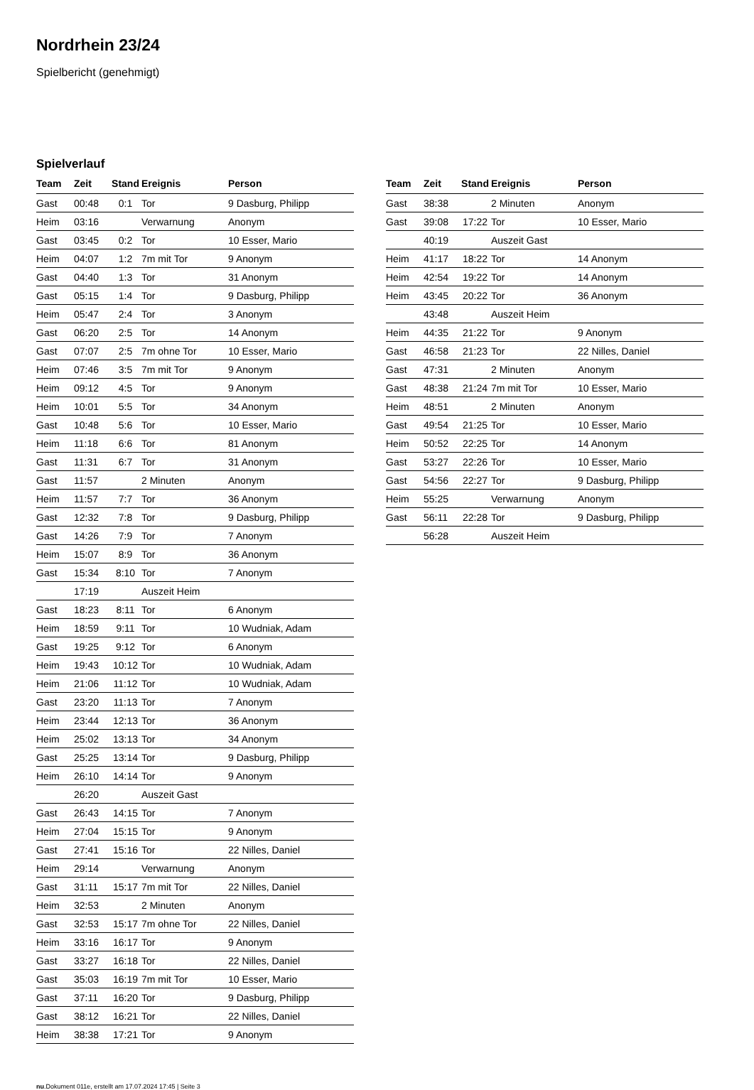Nordrhein 23/24
Spielbericht (genehmigt)
Spielverlauf
| Team | Zeit | Stand | Ereignis | Person |
| --- | --- | --- | --- | --- |
| Gast | 00:48 | 0:1 | Tor | 9 Dasburg, Philipp |
| Heim | 03:16 | | Verwarnung | Anonym |
| Gast | 03:45 | 0:2 | Tor | 10 Esser, Mario |
| Heim | 04:07 | 1:2 | 7m mit Tor | 9 Anonym |
| Gast | 04:40 | 1:3 | Tor | 31 Anonym |
| Gast | 05:15 | 1:4 | Tor | 9 Dasburg, Philipp |
| Heim | 05:47 | 2:4 | Tor | 3 Anonym |
| Gast | 06:20 | 2:5 | Tor | 14 Anonym |
| Gast | 07:07 | 2:5 | 7m ohne Tor | 10 Esser, Mario |
| Heim | 07:46 | 3:5 | 7m mit Tor | 9 Anonym |
| Heim | 09:12 | 4:5 | Tor | 9 Anonym |
| Heim | 10:01 | 5:5 | Tor | 34 Anonym |
| Gast | 10:48 | 5:6 | Tor | 10 Esser, Mario |
| Heim | 11:18 | 6:6 | Tor | 81 Anonym |
| Gast | 11:31 | 6:7 | Tor | 31 Anonym |
| Gast | 11:57 | | 2 Minuten | Anonym |
| Heim | 11:57 | 7:7 | Tor | 36 Anonym |
| Gast | 12:32 | 7:8 | Tor | 9 Dasburg, Philipp |
| Gast | 14:26 | 7:9 | Tor | 7 Anonym |
| Heim | 15:07 | 8:9 | Tor | 36 Anonym |
| Gast | 15:34 | 8:10 | Tor | 7 Anonym |
| | 17:19 | | Auszeit Heim | |
| Gast | 18:23 | 8:11 | Tor | 6 Anonym |
| Heim | 18:59 | 9:11 | Tor | 10 Wudniak, Adam |
| Gast | 19:25 | 9:12 | Tor | 6 Anonym |
| Heim | 19:43 | 10:12 | Tor | 10 Wudniak, Adam |
| Heim | 21:06 | 11:12 | Tor | 10 Wudniak, Adam |
| Gast | 23:20 | 11:13 | Tor | 7 Anonym |
| Heim | 23:44 | 12:13 | Tor | 36 Anonym |
| Heim | 25:02 | 13:13 | Tor | 34 Anonym |
| Gast | 25:25 | 13:14 | Tor | 9 Dasburg, Philipp |
| Heim | 26:10 | 14:14 | Tor | 9 Anonym |
| | 26:20 | | Auszeit Gast | |
| Gast | 26:43 | 14:15 | Tor | 7 Anonym |
| Heim | 27:04 | 15:15 | Tor | 9 Anonym |
| Gast | 27:41 | 15:16 | Tor | 22 Nilles, Daniel |
| Heim | 29:14 | | Verwarnung | Anonym |
| Gast | 31:11 | 15:17 | 7m mit Tor | 22 Nilles, Daniel |
| Heim | 32:53 | | 2 Minuten | Anonym |
| Gast | 32:53 | 15:17 | 7m ohne Tor | 22 Nilles, Daniel |
| Heim | 33:16 | 16:17 | Tor | 9 Anonym |
| Gast | 33:27 | 16:18 | Tor | 22 Nilles, Daniel |
| Gast | 35:03 | 16:19 | 7m mit Tor | 10 Esser, Mario |
| Gast | 37:11 | 16:20 | Tor | 9 Dasburg, Philipp |
| Gast | 38:12 | 16:21 | Tor | 22 Nilles, Daniel |
| Heim | 38:38 | 17:21 | Tor | 9 Anonym |
| Team | Zeit | Stand | Ereignis | Person |
| --- | --- | --- | --- | --- |
| Gast | 38:38 | | 2 Minuten | Anonym |
| Gast | 39:08 | 17:22 | Tor | 10 Esser, Mario |
| | 40:19 | | Auszeit Gast | |
| Heim | 41:17 | 18:22 | Tor | 14 Anonym |
| Heim | 42:54 | 19:22 | Tor | 14 Anonym |
| Heim | 43:45 | 20:22 | Tor | 36 Anonym |
| | 43:48 | | Auszeit Heim | |
| Heim | 44:35 | 21:22 | Tor | 9 Anonym |
| Gast | 46:58 | 21:23 | Tor | 22 Nilles, Daniel |
| Gast | 47:31 | | 2 Minuten | Anonym |
| Gast | 48:38 | 21:24 | 7m mit Tor | 10 Esser, Mario |
| Heim | 48:51 | | 2 Minuten | Anonym |
| Gast | 49:54 | 21:25 | Tor | 10 Esser, Mario |
| Heim | 50:52 | 22:25 | Tor | 14 Anonym |
| Gast | 53:27 | 22:26 | Tor | 10 Esser, Mario |
| Gast | 54:56 | 22:27 | Tor | 9 Dasburg, Philipp |
| Heim | 55:25 | | Verwarnung | Anonym |
| Gast | 56:11 | 22:28 | Tor | 9 Dasburg, Philipp |
| | 56:28 | | Auszeit Heim | |
nu.Dokument 011e, erstellt am 17.07.2024 17:45 | Seite 3